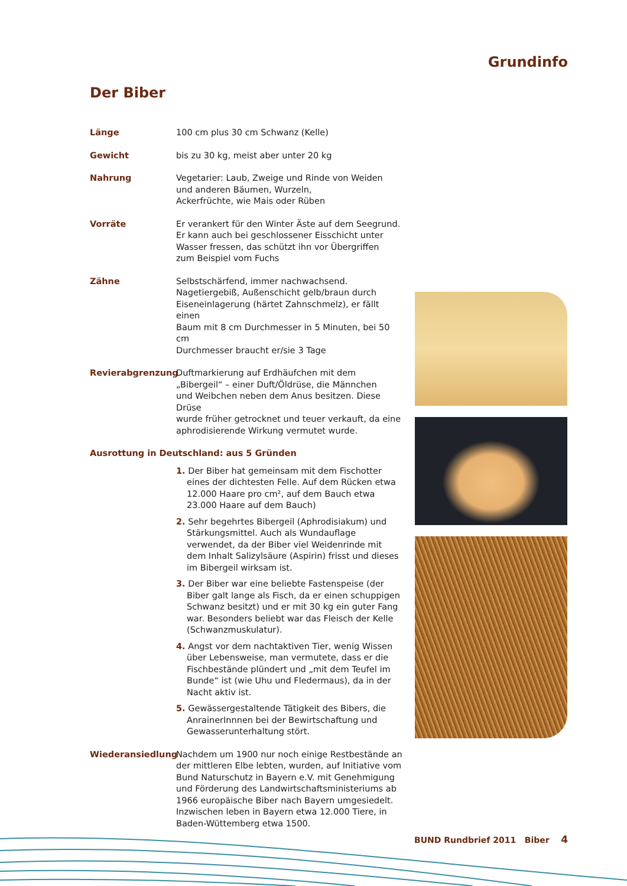Grundinfo
Der Biber
Länge 100 cm plus 30 cm Schwanz (Kelle)
Gewicht bis zu 30 kg, meist aber unter 20 kg
Nahrung Vegetarier: Laub, Zweige und Rinde von Weiden
und anderen Bäumen, Wurzeln,
Ackerfrüchte, wie Mais oder Rüben
Vorräte Er verankert für den Winter Äste auf dem Seegrund.
Er kann auch bei geschlossener Eisschicht unter
Wasser fressen, das schützt ihn vor Übergriffen
zum Beispiel vom Fuchs
Zähne Selbstschärfend, immer nachwachsend.
Nagetiergebiß, Außenschicht gelb/braun durch
Eiseneinlagerung (härtet Zahnschmelz), er fällt einen
Baum mit 8 cm Durchmesser in 5 Minuten, bei 50 cm
Durchmesser braucht er/sie 3 Tage
Revierabgrenzung Duftmarkierung auf Erdhäufchen mit dem
„Bibergeil“ – einer Duft/Öldrüse, die Männchen
und Weibchen neben dem Anus besitzen. Diese Drüse
wurde früher getrocknet und teuer verkauft, da eine
aphrodisierende Wirkung vermutet wurde.
Ausrottung in Deutschland: aus 5 Gründen
1. Der Biber hat gemeinsam mit dem Fischotter eines der dichtesten Felle. Auf dem Rücken etwa 12.000 Haare pro cm², auf dem Bauch etwa 23.000 Haare auf dem Bauch)
2. Sehr begehrtes Bibergeil (Aphrodisiakum) und Stärkungsmittel. Auch als Wundauflage verwendet, da der Biber viel Weidenrinde mit dem Inhalt Salizylsäure (Aspirin) frisst und dieses im Bibergeil wirksam ist.
3. Der Biber war eine beliebte Fastenspeise (der Biber galt lange als Fisch, da er einen schuppigen Schwanz besitzt) und er mit 30 kg ein guter Fang war. Besonders beliebt war das Fleisch der Kelle (Schwanzmuskulatur).
4. Angst vor dem nachtaktiven Tier, wenig Wissen über Lebensweise, man vermutete, dass er die Fischbestände plündert und „mit dem Teufel im Bunde“ ist (wie Uhu und Fledermaus), da in der Nacht aktiv ist.
5. Gewässergestaltende Tätigkeit des Bibers, die AnrainerInnnen bei der Bewirtschaftung und Gewasserunterhaltung stört.
Wiederansiedlung Nachdem um 1900 nur noch einige Restbestände an der mittleren Elbe lebten, wurden, auf Initiative vom Bund Naturschutz in Bayern e.V. mit Genehmigung und Förderung des Landwirtschaftsministeriums ab 1966 europäische Biber nach Bayern umgesiedelt. Inzwischen leben in Bayern etwa 12.000 Tiere, in Baden-Wüttemberg etwa 1500.
BUND Rundbrief 2011 Biber 4